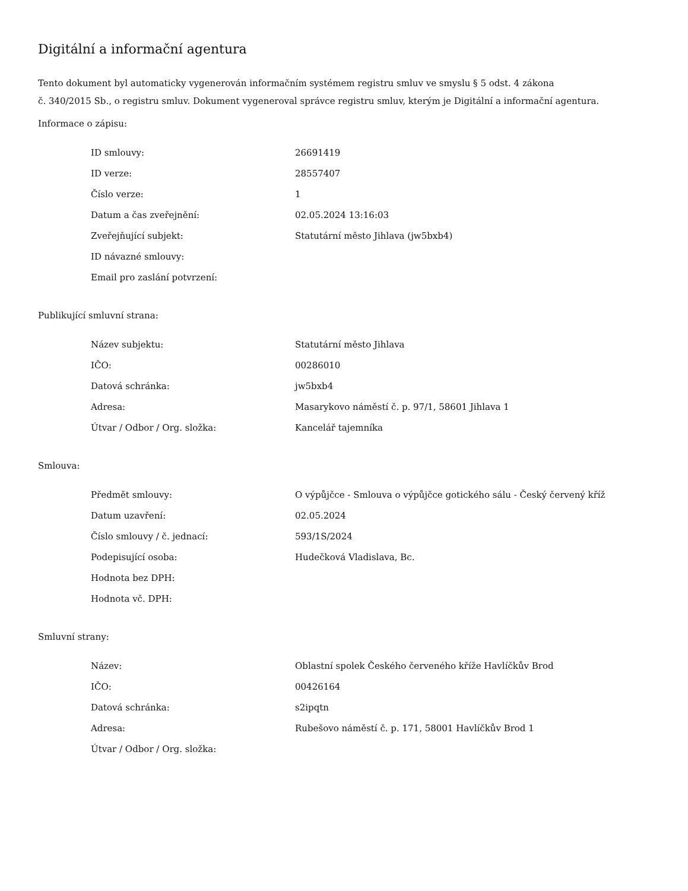Digitální a informační agentura
Tento dokument byl automaticky vygenerován informačním systémem registru smluv ve smyslu § 5 odst. 4 zákona
č. 340/2015 Sb., o registru smluv. Dokument vygeneroval správce registru smluv, kterým je Digitální a informační agentura.
Informace o zápisu:
| ID smlouvy: | 26691419 |
| ID verze: | 28557407 |
| Číslo verze: | 1 |
| Datum a čas zveřejnění: | 02.05.2024 13:16:03 |
| Zveřejňující subjekt: | Statutární město Jihlava (jw5bxb4) |
| ID návazné smlouvy: | |
| Email pro zaslání potvrzení: | |
Publikující smluvní strana:
| Název subjektu: | Statutární město Jihlava |
| IČO: | 00286010 |
| Datová schránka: | jw5bxb4 |
| Adresa: | Masarykovo náměstí č. p. 97/1, 58601 Jihlava 1 |
| Útvar / Odbor / Org. složka: | Kancelář tajemníka |
Smlouva:
| Předmět smlouvy: | O výpůjčce - Smlouva o výpůjčce gotického sálu - Český červený kříž |
| Datum uzavření: | 02.05.2024 |
| Číslo smlouvy / č. jednací: | 593/1S/2024 |
| Podepisující osoba: | Hudečková Vladislava, Bc. |
| Hodnota bez DPH: | |
| Hodnota vč. DPH: | |
Smluvní strany:
| Název: | Oblastní spolek Českého červeného kříže Havlíčkův Brod |
| IČO: | 00426164 |
| Datová schránka: | s2ipqtn |
| Adresa: | Rubešovo náměstí č. p. 171, 58001 Havlíčkův Brod 1 |
| Útvar / Odbor / Org. složka: | |